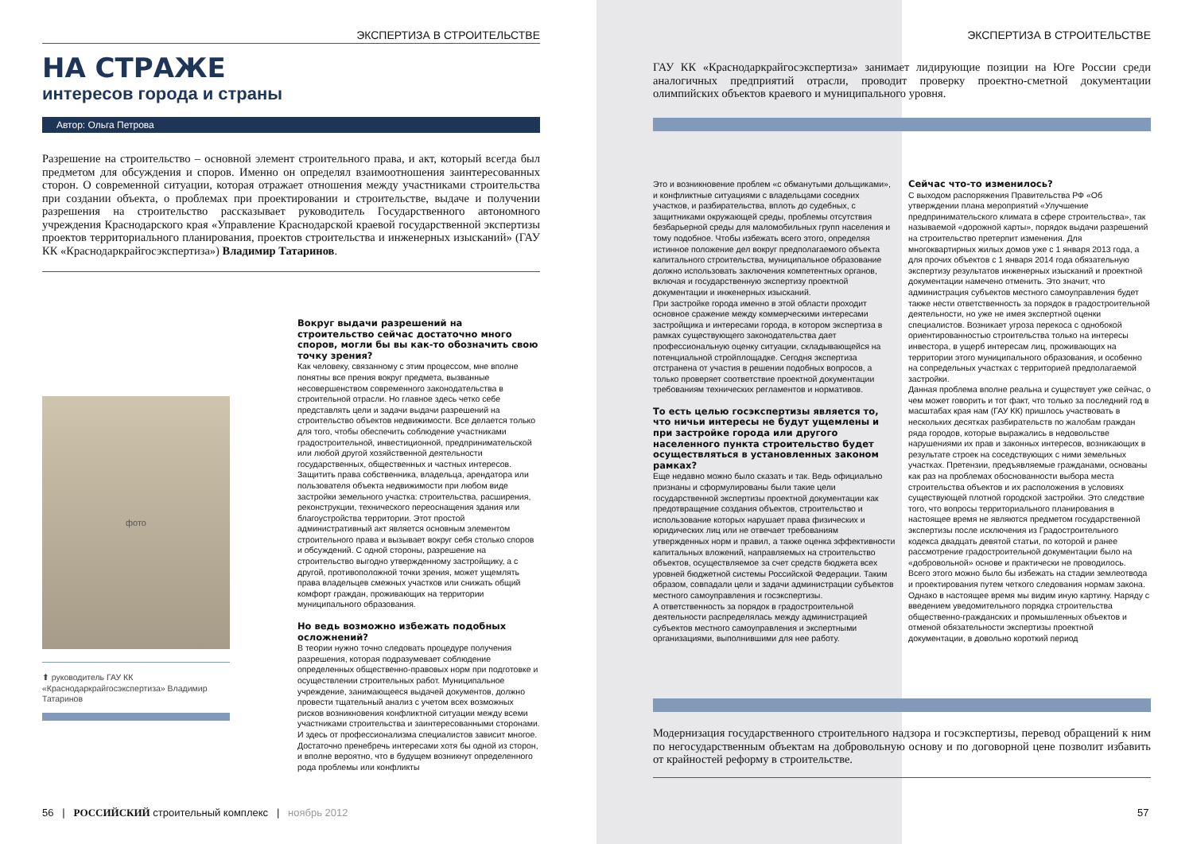ЭКСПЕРТИЗА В СТРОИТЕЛЬСТВЕ
НА СТРАЖЕ
интересов города и страны
Автор: Ольга Петрова
Разрешение на строительство – основной элемент строительного права, и акт, который всегда был предметом для обсуждения и споров. Именно он определял взаимоотношения заинтересованных сторон. О современной ситуации, которая отражает отношения между участниками строительства при создании объекта, о проблемах при проектировании и строительстве, выдаче и получении разрешения на строительство рассказывает руководитель Государственного автономного учреждения Краснодарского края «Управление Краснодарской краевой государственной экспертизы проектов территориального планирования, проектов строительства и инженерных изысканий» (ГАУ КК «Краснодаркрайгосэкспертиза») Владимир Татаринов.
фото
⬆ руководитель ГАУ КК «Краснодаркрайгосэкспертиза» Владимир Татаринов
Вокруг выдачи разрешений на строительство сейчас достаточно много споров, могли бы вы как-то обозначить свою точку зрения?
Как человеку, связанному с этим процессом, мне вполне понятны все прения вокруг предмета, вызванные несовершенством современного законодательства в строительной отрасли. Но главное здесь четко себе представлять цели и задачи выдачи разрешений на строительство объектов недвижимости. Все делается только для того, чтобы обеспечить соблюдение участниками градостроительной, инвестиционной, предпринимательской или любой другой хозяйственной деятельности государственных, общественных и частных интересов. Защитить права собственника, владельца, арендатора или пользователя объекта недвижимости при любом виде застройки земельного участка: строительства, расширения, реконструкции, технического переоснащения здания или благоустройства территории. Этот простой административный акт является основным элементом строительного права и вызывает вокруг себя столько споров и обсуждений. С одной стороны, разрешение на строительство выгодно утвержденному застройщику, а с другой, противоположной точки зрения, может ущемлять права владельцев смежных участков или снижать общий комфорт граждан, проживающих на территории муниципального образования.
Но ведь возможно избежать подобных осложнений?
В теории нужно точно следовать процедуре получения разрешения, которая подразумевает соблюдение определенных общественно-правовых норм при подготовке и осуществлении строительных работ. Муниципальное учреждение, занимающееся выдачей документов, должно провести тщательный анализ с учетом всех возможных рисков возникновения конфликтной ситуации между всеми участниками строительства и заинтересованными сторонами. И здесь от профессионализма специалистов зависит многое. Достаточно пренебречь интересами хотя бы одной из сторон, и вполне вероятно, что в будущем возникнут определенного рода проблемы или конфликты
56 | РОССИЙСКИЙ строительный комплекс | ноябрь 2012
ЭКСПЕРТИЗА В СТРОИТЕЛЬСТВЕ
ГАУ КК «Краснодаркрайгосэкспертиза» занимает лидирующие позиции на Юге России среди аналогичных предприятий отрасли, проводит проверку проектно-сметной документации олимпийских объектов краевого и муниципального уровня.
Это и возникновение проблем «с обманутыми дольщиками», и конфликтные ситуациями с владельцами соседних участков, и разбирательства, вплоть до судебных, с защитниками окружающей среды, проблемы отсутствия безбарьерной среды для маломобильных групп населения и тому подобное. Чтобы избежать всего этого, определяя истинное положение дел вокруг предполагаемого объекта капитального строительства, муниципальное образование должно использовать заключения компетентных органов, включая и государственную экспертизу проектной документации и инженерных изысканий.
При застройке города именно в этой области проходит основное сражение между коммерческими интересами застройщика и интересами города, в котором экспертиза в рамках существующего законодательства дает профессиональную оценку ситуации, складывающейся на потенциальной стройплощадке. Сегодня экспертиза отстранена от участия в решении подобных вопросов, а только проверяет соответствие проектной документации требованиям технических регламентов и нормативов.
То есть целью госэкспертизы является то, что ничьи интересы не будут ущемлены и при застройке города или другого населенного пункта строительство будет осуществляться в установленных законом рамках?
Еще недавно можно было сказать и так. Ведь официально признаны и сформулированы были такие цели государственной экспертизы проектной документации как предотвращение создания объектов, строительство и использование которых нарушает права физических и юридических лиц или не отвечает требованиям утвержденных норм и правил, а также оценка эффективности капитальных вложений, направляемых на строительство объектов, осуществляемое за счет средств бюджета всех уровней бюджетной системы Российской Федерации. Таким образом, совпадали цели и задачи администрации субъектов местного самоуправления и госэкспертизы.
А ответственность за порядок в градостроительной деятельности распределялась между администрацией субъектов местного самоуправления и экспертными организациями, выполнившими для нее работу.
Сейчас что-то изменилось?
С выходом распоряжения Правительства РФ «Об утверждении плана мероприятий «Улучшение предпринимательского климата в сфере строительства», так называемой «дорожной карты», порядок выдачи разрешений на строительство претерпит изменения. Для многоквартирных жилых домов уже с 1 января 2013 года, а для прочих объектов с 1 января 2014 года обязательную экспертизу результатов инженерных изысканий и проектной документации намечено отменить. Это значит, что администрация субъектов местного самоуправления будет также нести ответственность за порядок в градостроительной деятельности, но уже не имея экспертной оценки специалистов. Возникает угроза перекоса с однобокой ориентированностью строительства только на интересы инвестора, в ущерб интересам лиц, проживающих на территории этого муниципального образования, и особенно на сопредельных участках с территорией предполагаемой застройки.
Данная проблема вполне реальна и существует уже сейчас, о чем может говорить и тот факт, что только за последний год в масштабах края нам (ГАУ КК) пришлось участвовать в нескольких десятках разбирательств по жалобам граждан ряда городов, которые выражались в недовольстве нарушениями их прав и законных интересов, возникающих в результате строек на соседствующих с ними земельных участках. Претензии, предъявляемые гражданами, основаны как раз на проблемах обоснованности выбора места строительства объектов и их расположения в условиях существующей плотной городской застройки. Это следствие того, что вопросы территориального планирования в настоящее время не являются предметом государственной экспертизы после исключения из Градостроительного кодекса двадцать девятой статьи, по которой и ранее рассмотрение градостроительной документации было на «добровольной» основе и практически не проводилось.
Всего этого можно было бы избежать на стадии землеотвода и проектирования путем четкого следования нормам закона. Однако в настоящее время мы видим иную картину. Наряду с введением уведомительного порядка строительства общественно-гражданских и промышленных объектов и отменой обязательности экспертизы проектной документации, в довольно короткий период
Модернизация государственного строительного надзора и госэкспертизы, перевод обращений к ним по негосударственным объектам на добровольную основу и по договорной цене позволит избавить от крайностей реформу в строительстве.
57